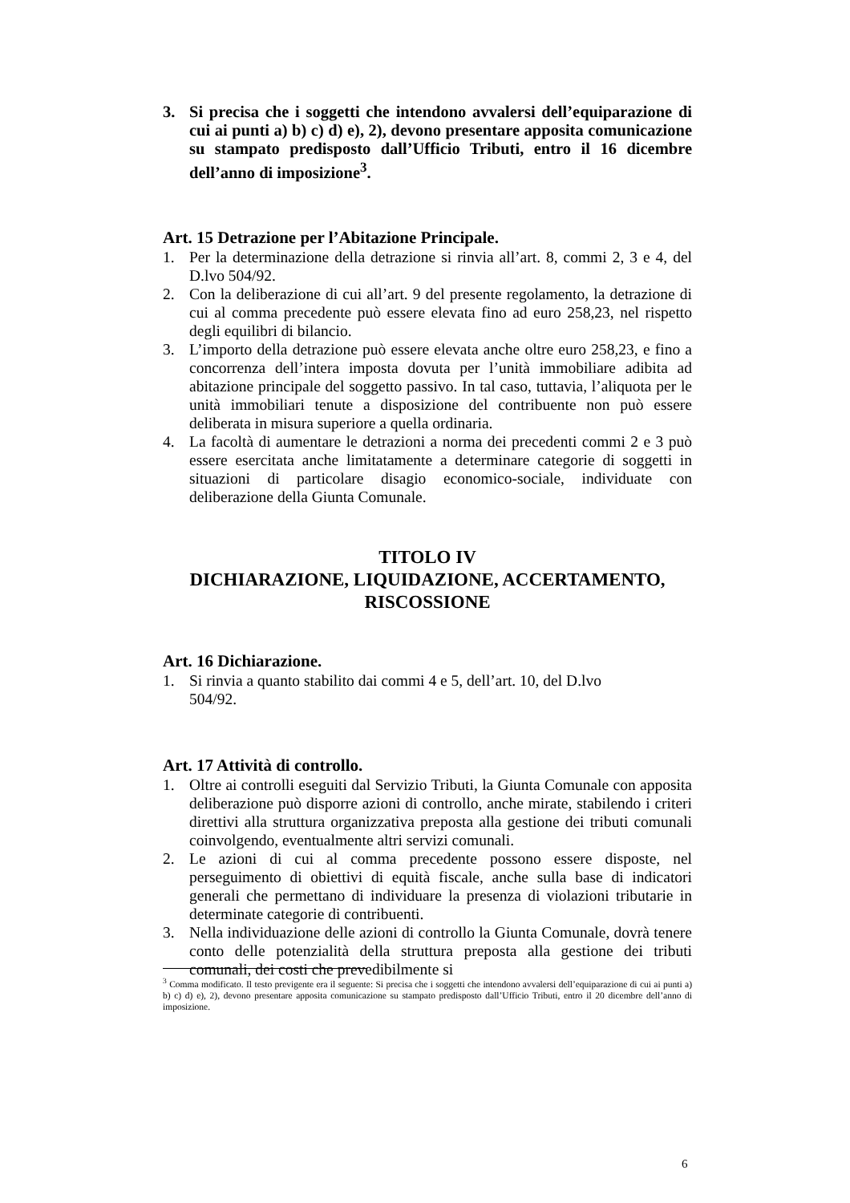3. Si precisa che i soggetti che intendono avvalersi dell’equiparazione di cui ai punti a) b) c) d) e), 2), devono presentare apposita comunicazione su stampato predisposto dall’Ufficio Tributi, entro il 16 dicembre dell’anno di imposizione<sup>3</sup>.
Art. 15 Detrazione per l’Abitazione Principale.
1. Per la determinazione della detrazione si rinvia all’art. 8, commi 2, 3 e 4, del D.lvo 504/92.
2. Con la deliberazione di cui all’art. 9 del presente regolamento, la detrazione di cui al comma precedente può essere elevata fino ad euro 258,23, nel rispetto degli equilibri di bilancio.
3. L’importo della detrazione può essere elevata anche oltre euro 258,23, e fino a concorrenza dell’intera imposta dovuta per l’unità immobiliare adibita ad abitazione principale del soggetto passivo. In tal caso, tuttavia, l’aliquota per le unità immobiliari tenute a disposizione del contribuente non può essere deliberata in misura superiore a quella ordinaria.
4. La facoltà di aumentare le detrazioni a norma dei precedenti commi 2 e 3 può essere esercitata anche limitatamente a determinare categorie di soggetti in situazioni di particolare disagio economico-sociale, individuate con deliberazione della Giunta Comunale.
TITOLO IV
DICHIARAZIONE, LIQUIDAZIONE, ACCERTAMENTO, RISCOSSIONE
Art. 16 Dichiarazione.
1. Si rinvia a quanto stabilito dai commi 4 e 5, dell’art. 10, del D.lvo
504/92.
Art. 17 Attività di controllo.
1. Oltre ai controlli eseguiti dal Servizio Tributi, la Giunta Comunale con apposita deliberazione può disporre azioni di controllo, anche mirate, stabilendo i criteri direttivi alla struttura organizzativa preposta alla gestione dei tributi comunali coinvolgendo, eventualmente altri servizi comunali.
2. Le azioni di cui al comma precedente possono essere disposte, nel perseguimento di obiettivi di equità fiscale, anche sulla base di indicatori generali che permettano di individuare la presenza di violazioni tributarie in determinate categorie di contribuenti.
3. Nella individuazione delle azioni di controllo la Giunta Comunale, dovrà tenere conto delle potenzialità della struttura preposta alla gestione dei tributi comunali, dei costi che prevedibilmente si
<sup>3</sup> Comma modificato. Il testo previgente era il seguente: Si precisa che i soggetti che intendono avvalersi dell’equiparazione di cui ai punti a) b) c) d) e), 2), devono presentare apposita comunicazione su stampato predisposto dall’Ufficio Tributi, entro il 20 dicembre dell’anno di imposizione.
6